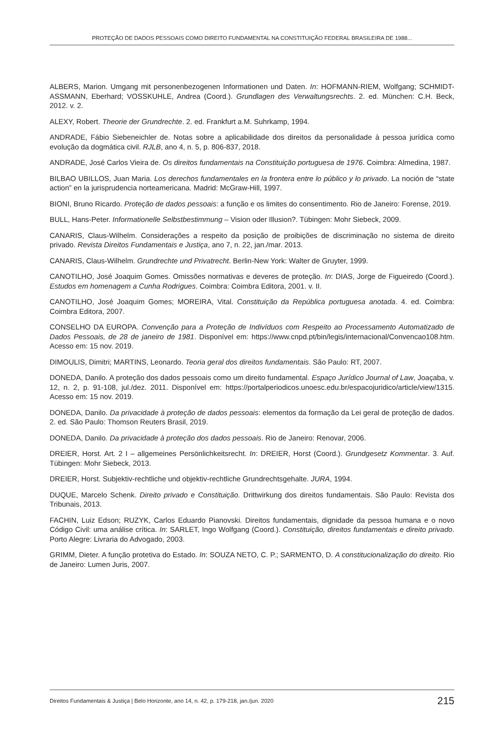PROTEÇÃO DE DADOS PESSOAIS COMO DIREITO FUNDAMENTAL NA CONSTITUIÇÃO FEDERAL BRASILEIRA DE 1988...
ALBERS, Marion. Umgang mit personenbezogenen Informationen und Daten. In: HOFMANN-RIEM, Wolfgang; SCHMIDT-ASSMANN, Eberhard; VOSSKUHLE, Andrea (Coord.). Grundlagen des Verwaltungsrechts. 2. ed. München: C.H. Beck, 2012. v. 2.
ALEXY, Robert. Theorie der Grundrechte. 2. ed. Frankfurt a.M. Suhrkamp, 1994.
ANDRADE, Fábio Siebeneichler de. Notas sobre a aplicabilidade dos direitos da personalidade à pessoa jurídica como evolução da dogmática civil. RJLB, ano 4, n. 5, p. 806-837, 2018.
ANDRADE, José Carlos Vieira de. Os direitos fundamentais na Constituição portuguesa de 1976. Coimbra: Almedina, 1987.
BILBAO UBILLOS, Juan Maria. Los derechos fundamentales en la frontera entre lo público y lo privado. La noción de “state action” en la jurisprudencia norteamericana. Madrid: McGraw-Hill, 1997.
BIONI, Bruno Ricardo. Proteção de dados pessoais: a função e os limites do consentimento. Rio de Janeiro: Forense, 2019.
BULL, Hans-Peter. Informationelle Selbstbestimmung – Vision oder Illusion?. Tübingen: Mohr Siebeck, 2009.
CANARIS, Claus-Wilhelm. Considerações a respeito da posição de proibições de discriminação no sistema de direito privado. Revista Direitos Fundamentais e Justiça, ano 7, n. 22, jan./mar. 2013.
CANARIS, Claus-Wilhelm. Grundrechte und Privatrecht. Berlin-New York: Walter de Gruyter, 1999.
CANOTILHO, José Joaquim Gomes. Omissões normativas e deveres de proteção. In: DIAS, Jorge de Figueiredo (Coord.). Estudos em homenagem a Cunha Rodrigues. Coimbra: Coimbra Editora, 2001. v. II.
CANOTILHO, José Joaquim Gomes; MOREIRA, Vital. Constituição da República portuguesa anotada. 4. ed. Coimbra: Coimbra Editora, 2007.
CONSELHO DA EUROPA. Convenção para a Proteção de Indivíduos com Respeito ao Processamento Automatizado de Dados Pessoais, de 28 de janeiro de 1981. Disponível em: https://www.cnpd.pt/bin/legis/internacional/Convencao108.htm. Acesso em: 15 nov. 2019.
DIMOULIS, Dimitri; MARTINS, Leonardo. Teoria geral dos direitos fundamentais. São Paulo: RT, 2007.
DONEDA, Danilo. A proteção dos dados pessoais como um direito fundamental. Espaço Jurídico Journal of Law, Joaçaba, v. 12, n. 2, p. 91-108, jul./dez. 2011. Disponível em: https://portalperiodicos.unoesc.edu.br/espacojuridico/article/view/1315. Acesso em: 15 nov. 2019.
DONEDA, Danilo. Da privacidade à proteção de dados pessoais: elementos da formação da Lei geral de proteção de dados. 2. ed. São Paulo: Thomson Reuters Brasil, 2019.
DONEDA, Danilo. Da privacidade à proteção dos dados pessoais. Rio de Janeiro: Renovar, 2006.
DREIER, Horst. Art. 2 I – allgemeines Persönlichkeitsrecht. In: DREIER, Horst (Coord.). Grundgesetz Kommentar. 3. Auf. Tübingen: Mohr Siebeck, 2013.
DREIER, Horst. Subjektiv-rechtliche und objektiv-rechtliche Grundrechtsgehalte. JURA, 1994.
DUQUE, Marcelo Schenk. Direito privado e Constituição. Drittwirkung dos direitos fundamentais. São Paulo: Revista dos Tribunais, 2013.
FACHIN, Luiz Edson; RUZYK, Carlos Eduardo Pianovski. Direitos fundamentais, dignidade da pessoa humana e o novo Código Civil: uma análise crítica. In: SARLET, Ingo Wolfgang (Coord.). Constituição, direitos fundamentais e direito privado. Porto Alegre: Livraria do Advogado, 2003.
GRIMM, Dieter. A função protetiva do Estado. In: SOUZA NETO, C. P.; SARMENTO, D. A constitucionalização do direito. Rio de Janeiro: Lumen Juris, 2007.
Direitos Fundamentais & Justiça | Belo Horizonte, ano 14, n. 42, p. 179-218, jan./jun. 2020 215